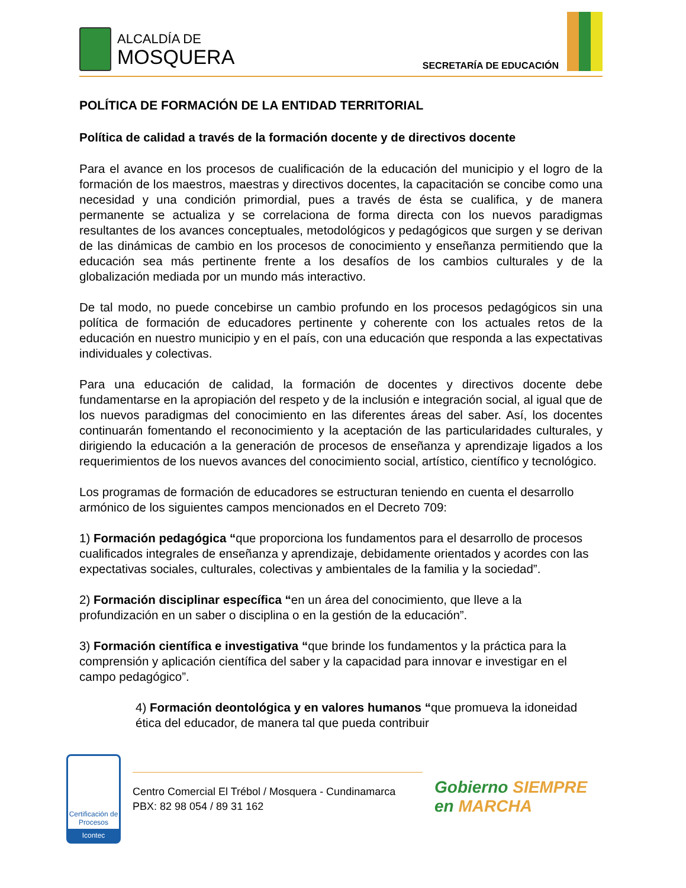ALCALDÍA DE
MOSQUERA
SECRETARÍA DE EDUCACIÓN
POLÍTICA DE FORMACIÓN DE LA ENTIDAD TERRITORIAL
Política de calidad a través de la formación docente y de directivos docente
Para el avance en los procesos de cualificación de la educación del municipio y el logro de la formación de los maestros, maestras y directivos docentes, la capacitación se concibe como una necesidad y una condición primordial, pues a través de ésta se cualifica, y de manera permanente se actualiza y se correlaciona de forma directa con los nuevos paradigmas resultantes de los avances conceptuales, metodológicos y pedagógicos que surgen y se derivan de las dinámicas de cambio en los procesos de conocimiento y enseñanza permitiendo que la educación sea más pertinente frente a los desafíos de los cambios culturales y de la globalización mediada por un mundo más interactivo.
De tal modo, no puede concebirse un cambio profundo en los procesos pedagógicos sin una política de formación de educadores pertinente y coherente con los actuales retos de la educación en nuestro municipio y en el país, con una educación que responda a las expectativas individuales y colectivas.
Para una educación de calidad, la formación de docentes y directivos docente debe fundamentarse en la apropiación del respeto y de la inclusión e integración social, al igual que de los nuevos paradigmas del conocimiento en las diferentes áreas del saber. Así, los docentes continuarán fomentando el reconocimiento y la aceptación de las particularidades culturales, y dirigiendo la educación a la generación de procesos de enseñanza y aprendizaje ligados a los requerimientos de los nuevos avances del conocimiento social, artístico, científico y tecnológico.
Los programas de formación de educadores se estructuran teniendo en cuenta el desarrollo armónico de los siguientes campos mencionados en el Decreto 709:
1) Formación pedagógica “que proporciona los fundamentos para el desarrollo de procesos cualificados integrales de enseñanza y aprendizaje, debidamente orientados y acordes con las expectativas sociales, culturales, colectivas y ambientales de la familia y la sociedad”.
2) Formación disciplinar específica “en un área del conocimiento, que lleve a la profundización en un saber o disciplina o en la gestión de la educación”.
3) Formación científica e investigativa “que brinde los fundamentos y la práctica para la comprensión y aplicación científica del saber y la capacidad para innovar e investigar en el campo pedagógico”.
4) Formación deontológica y en valores humanos “que promueva la idoneidad ética del educador, de manera tal que pueda contribuir
Certificación de Procesos
Icontec
Centro Comercial El Trébol / Mosquera - Cundinamarca
PBX: 82 98 054 / 89 31 162
Gobierno SIEMPRE
en MARCHA